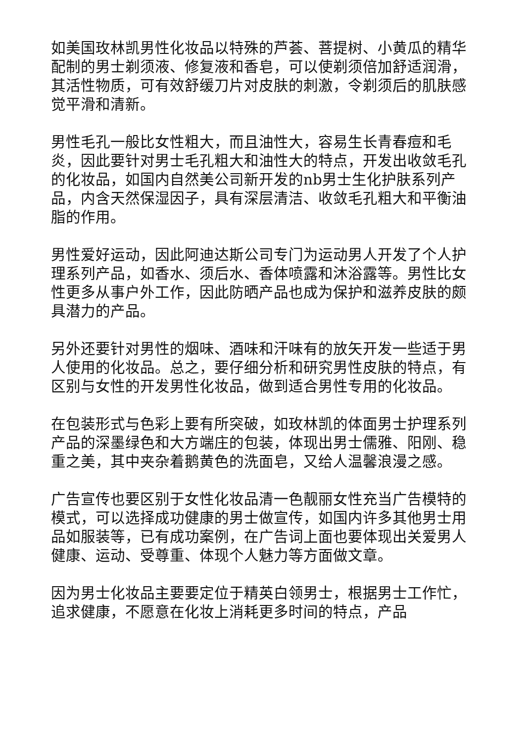如美国玫林凯男性化妆品以特殊的芦荟、菩提树、小黄瓜的精华配制的男士剃须液、修复液和香皂，可以使剃须倍加舒适润滑，其活性物质，可有效舒缓刀片对皮肤的刺激，令剃须后的肌肤感觉平滑和清新。
男性毛孔一般比女性粗大，而且油性大，容易生长青春痘和毛炎，因此要针对男士毛孔粗大和油性大的特点，开发出收敛毛孔的化妆品，如国内自然美公司新开发的nb男士生化护肤系列产品，内含天然保湿因子，具有深层清洁、收敛毛孔粗大和平衡油脂的作用。
男性爱好运动，因此阿迪达斯公司专门为运动男人开发了个人护理系列产品，如香水、须后水、香体喷露和沐浴露等。男性比女性更多从事户外工作，因此防晒产品也成为保护和滋养皮肤的颇具潜力的产品。
另外还要针对男性的烟味、酒味和汗味有的放矢开发一些适于男人使用的化妆品。总之，要仔细分析和研究男性皮肤的特点，有区别与女性的开发男性化妆品，做到适合男性专用的化妆品。
在包装形式与色彩上要有所突破，如玫林凯的体面男士护理系列产品的深墨绿色和大方端庄的包装，体现出男士儒雅、阳刚、稳重之美，其中夹杂着鹅黄色的洗面皂，又给人温馨浪漫之感。
广告宣传也要区别于女性化妆品清一色靓丽女性充当广告模特的模式，可以选择成功健康的男士做宣传，如国内许多其他男士用品如服装等，已有成功案例，在广告词上面也要体现出关爱男人健康、运动、受尊重、体现个人魅力等方面做文章。
因为男士化妆品主要要定位于精英白领男士，根据男士工作忙，追求健康，不愿意在化妆上消耗更多时间的特点，产品